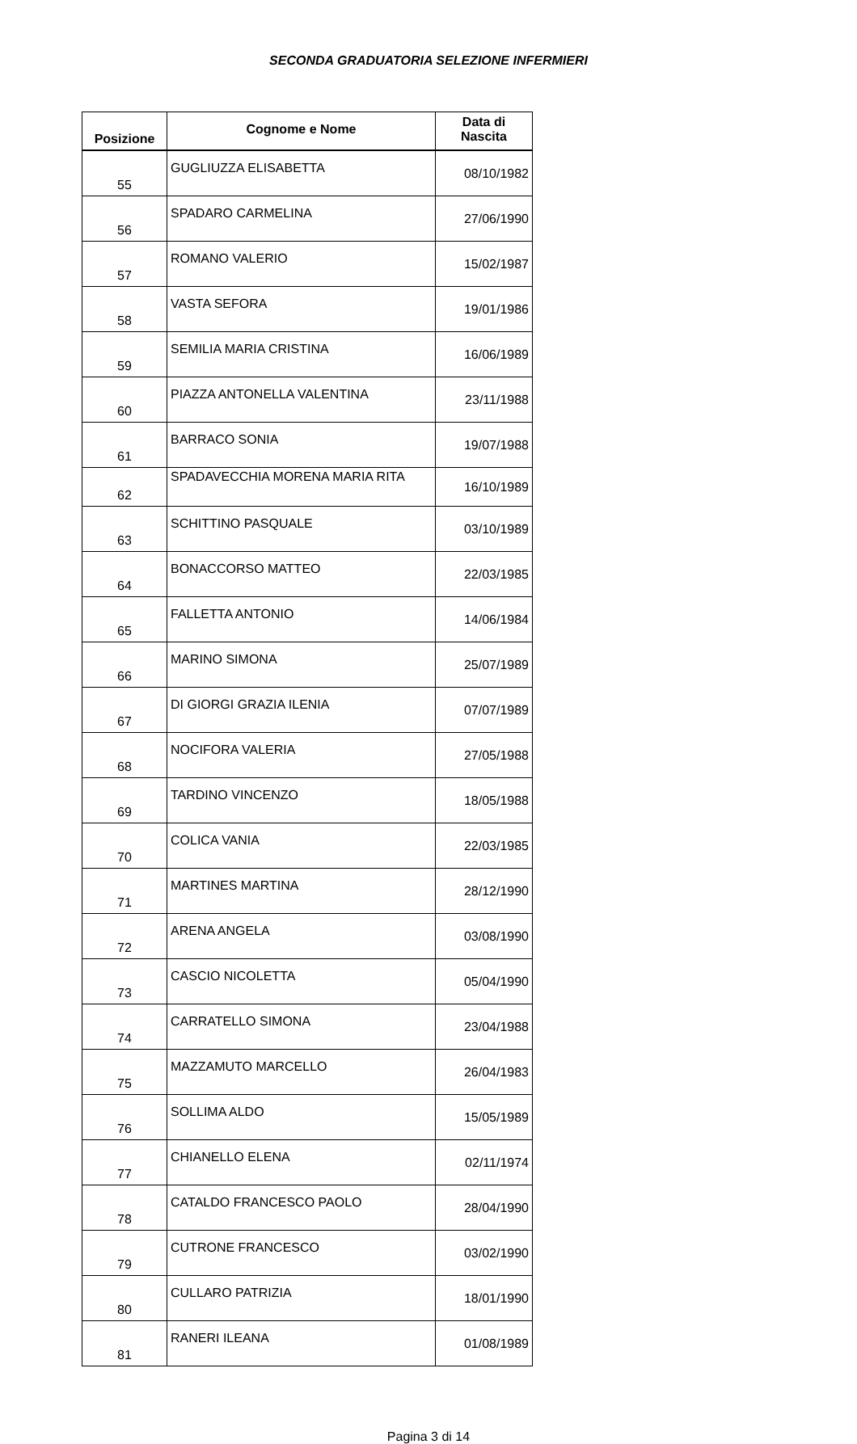SECONDA GRADUATORIA SELEZIONE INFERMIERI
| Posizione | Cognome e Nome | Data di Nascita |
| --- | --- | --- |
| 55 | GUGLIUZZA ELISABETTA | 08/10/1982 |
| 56 | SPADARO CARMELINA | 27/06/1990 |
| 57 | ROMANO VALERIO | 15/02/1987 |
| 58 | VASTA SEFORA | 19/01/1986 |
| 59 | SEMILIA MARIA CRISTINA | 16/06/1989 |
| 60 | PIAZZA ANTONELLA VALENTINA | 23/11/1988 |
| 61 | BARRACO SONIA | 19/07/1988 |
| 62 | SPADAVECCHIA MORENA MARIA RITA | 16/10/1989 |
| 63 | SCHITTINO PASQUALE | 03/10/1989 |
| 64 | BONACCORSO MATTEO | 22/03/1985 |
| 65 | FALLETTA ANTONIO | 14/06/1984 |
| 66 | MARINO SIMONA | 25/07/1989 |
| 67 | DI GIORGI GRAZIA ILENIA | 07/07/1989 |
| 68 | NOCIFORA VALERIA | 27/05/1988 |
| 69 | TARDINO VINCENZO | 18/05/1988 |
| 70 | COLICA VANIA | 22/03/1985 |
| 71 | MARTINES MARTINA | 28/12/1990 |
| 72 | ARENA ANGELA | 03/08/1990 |
| 73 | CASCIO NICOLETTA | 05/04/1990 |
| 74 | CARRATELLO SIMONA | 23/04/1988 |
| 75 | MAZZAMUTO MARCELLO | 26/04/1983 |
| 76 | SOLLIMA ALDO | 15/05/1989 |
| 77 | CHIANELLO ELENA | 02/11/1974 |
| 78 | CATALDO FRANCESCO PAOLO | 28/04/1990 |
| 79 | CUTRONE FRANCESCO | 03/02/1990 |
| 80 | CULLARO PATRIZIA | 18/01/1990 |
| 81 | RANERI ILEANA | 01/08/1989 |
Pagina 3 di 14